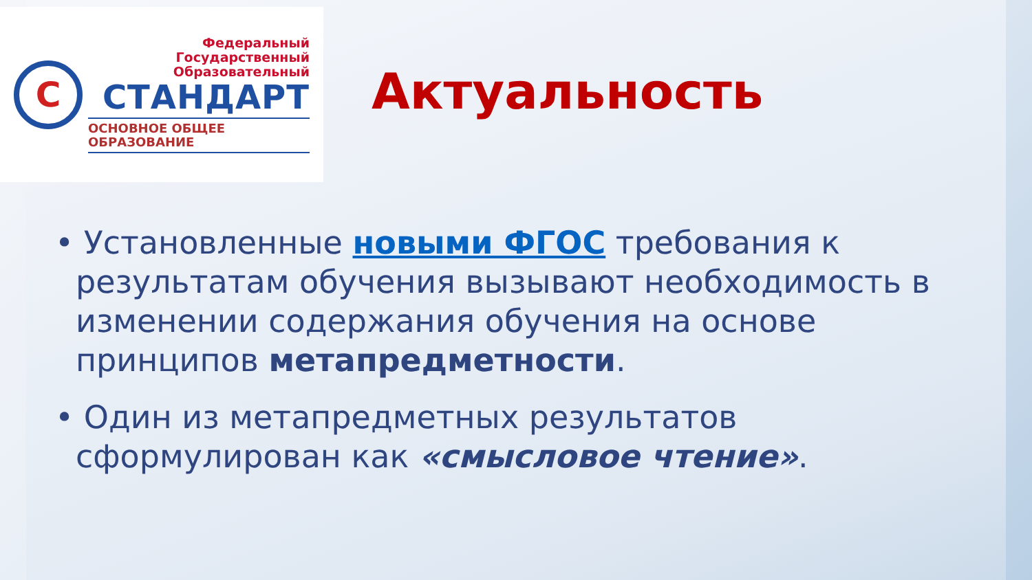С
Федеральный
Государственный
Образовательный
СТАНДАРТ
ОСНОВНОЕ ОБЩЕЕ ОБРАЗОВАНИЕ
Актуальность
• Установленные новыми ФГОС требования к результатам обучения вызывают необходимость в изменении содержания обучения на основе принципов метапредметности.
• Один из метапредметных результатов сформулирован как «смысловое чтение».